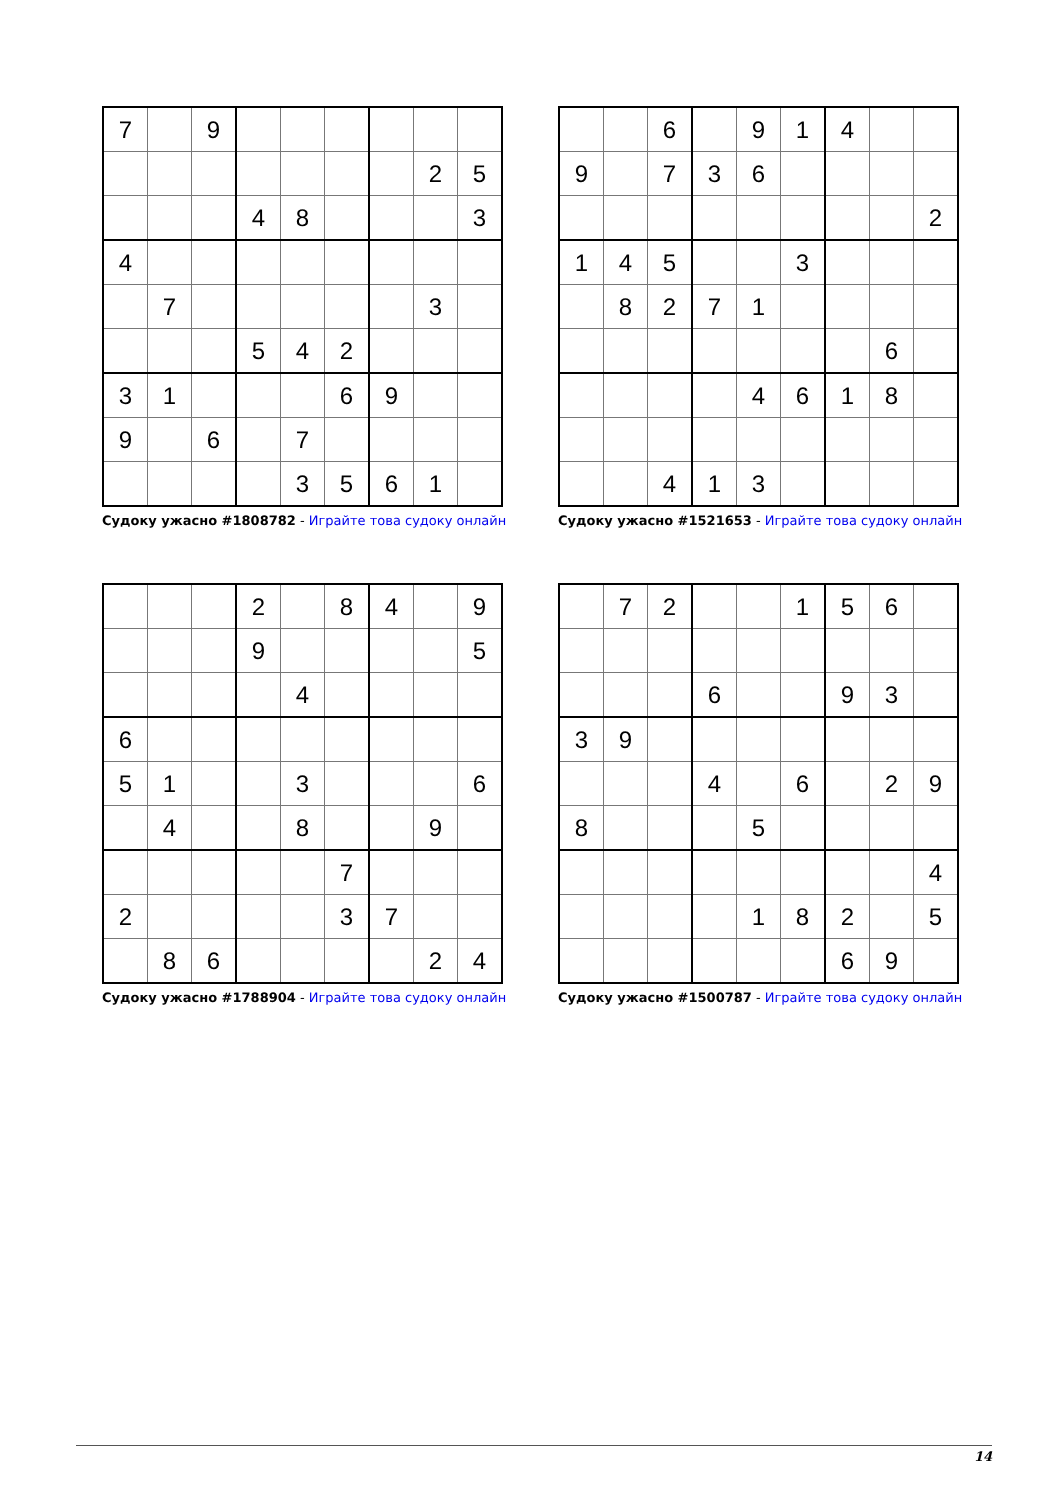| 7 | | 9 | | | | | | |
| | | | | | | | 2 | 5 |
| | | | 4 | 8 | | | | 3 |
| 4 | | | | | | | | |
| | 7 | | | | | | 3 | |
| | | | 5 | 4 | 2 | | | |
| 3 | 1 | | | | 6 | 9 | | |
| 9 | | 6 | | 7 | | | | |
| | | | | 3 | 5 | 6 | 1 | |
Судоку ужасно #1808782 - Играйте това судоку онлайн
| | | 6 | | 9 | 1 | 4 | | |
| 9 | | 7 | 3 | 6 | | | | |
| | | | | | | | | 2 |
| 1 | 4 | 5 | | | 3 | | | |
| | 8 | 2 | 7 | 1 | | | | |
| | | | | | | | 6 | |
| | | | | 4 | 6 | 1 | 8 | |
| | | 4 | 1 | 3 | | | | |
Судоку ужасно #1521653 - Играйте това судоку онлайн
| | | | 2 | | 8 | 4 | | 9 |
| | | | 9 | | | | | 5 |
| | | | | 4 | | | | |
| 6 | | | | | | | | |
| 5 | 1 | | | 3 | | | | 6 |
| | 4 | | | 8 | | | 9 | |
| | | | | | 7 | | | |
| 2 | | | | | 3 | 7 | | |
| | 8 | 6 | | | | | 2 | 4 |
Судоку ужасно #1788904 - Играйте това судоку онлайн
| | 7 | 2 | | | 1 | 5 | 6 | |
| | | | 6 | | | 9 | 3 | |
| 3 | 9 | | | | | | | |
| | | | 4 | | 6 | | 2 | 9 |
| 8 | | | | 5 | | | | |
| | | | | | | | | 4 |
| | | | | 1 | 8 | 2 | | 5 |
| | | | | | | 6 | 9 | |
Судоку ужасно #1500787 - Играйте това судоку онлайн
14